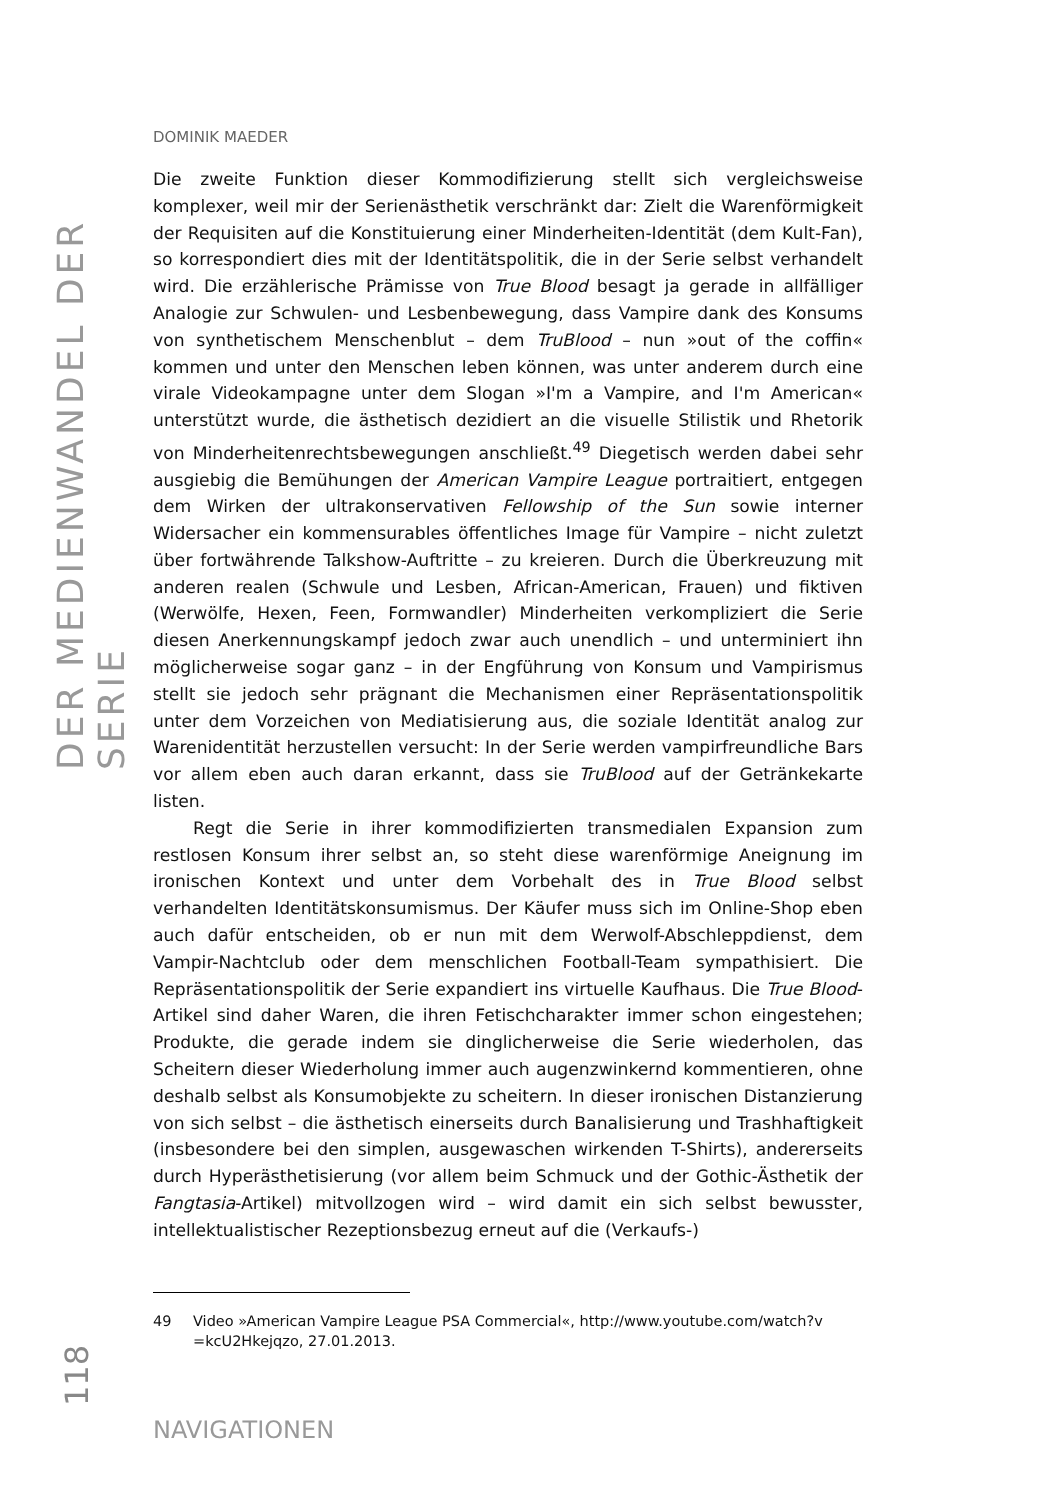DER MEDIENWANDEL DER SERIE
118
DOMINIK MAEDER
Die zweite Funktion dieser Kommodifizierung stellt sich vergleichsweise komplexer, weil mir der Serienästhetik verschränkt dar: Zielt die Warenförmigkeit der Requisiten auf die Konstituierung einer Minderheiten-Identität (dem Kult-Fan), so korrespondiert dies mit der Identitätspolitik, die in der Serie selbst verhandelt wird. Die erzählerische Prämisse von True Blood besagt ja gerade in allfälliger Analogie zur Schwulen- und Lesbenbewegung, dass Vampire dank des Konsums von synthetischem Menschenblut – dem TruBlood – nun »out of the coffin« kommen und unter den Menschen leben können, was unter anderem durch eine virale Videokampagne unter dem Slogan »I'm a Vampire, and I'm American« unterstützt wurde, die ästhetisch dezidiert an die visuelle Stilistik und Rhetorik von Minderheitenrechtsbewegungen anschließt.<sup>49</sup> Diegetisch werden dabei sehr ausgiebig die Bemühungen der American Vampire League portraitiert, entgegen dem Wirken der ultrakonservativen Fellowship of the Sun sowie interner Widersacher ein kommensurables öffentliches Image für Vampire – nicht zuletzt über fortwährende Talkshow-Auftritte – zu kreieren. Durch die Überkreuzung mit anderen realen (Schwule und Lesben, African-American, Frauen) und fiktiven (Werwölfe, Hexen, Feen, Formwandler) Minderheiten verkompliziert die Serie diesen Anerkennungskampf jedoch zwar auch unendlich – und unterminiert ihn möglicherweise sogar ganz – in der Engführung von Konsum und Vampirismus stellt sie jedoch sehr prägnant die Mechanismen einer Repräsentationspolitik unter dem Vorzeichen von Mediatisierung aus, die soziale Identität analog zur Warenidentität herzustellen versucht: In der Serie werden vampirfreundliche Bars vor allem eben auch daran erkannt, dass sie TruBlood auf der Getränkekarte listen.
Regt die Serie in ihrer kommodifizierten transmedialen Expansion zum restlosen Konsum ihrer selbst an, so steht diese warenförmige Aneignung im ironischen Kontext und unter dem Vorbehalt des in True Blood selbst verhandelten Identitätskonsumismus. Der Käufer muss sich im Online-Shop eben auch dafür entscheiden, ob er nun mit dem Werwolf-Abschleppdienst, dem Vampir-Nachtclub oder dem menschlichen Football-Team sympathisiert. Die Repräsentationspolitik der Serie expandiert ins virtuelle Kaufhaus. Die True Blood-Artikel sind daher Waren, die ihren Fetischcharakter immer schon eingestehen; Produkte, die gerade indem sie dinglicherweise die Serie wiederholen, das Scheitern dieser Wiederholung immer auch augenzwinkernd kommentieren, ohne deshalb selbst als Konsumobjekte zu scheitern. In dieser ironischen Distanzierung von sich selbst – die ästhetisch einerseits durch Banalisierung und Trashhaftigkeit (insbesondere bei den simplen, ausgewaschen wirkenden T-Shirts), andererseits durch Hyperästhetisierung (vor allem beim Schmuck und der Gothic-Ästhetik der Fangtasia-Artikel) mitvollzogen wird – wird damit ein sich selbst bewusster, intellektualistischer Rezeptionsbezug erneut auf die (Verkaufs-)
49 Video »American Vampire League PSA Commercial«, http://www.youtube.com/watch?v =kcU2Hkejqzo, 27.01.2013.
NAVIGATIONEN